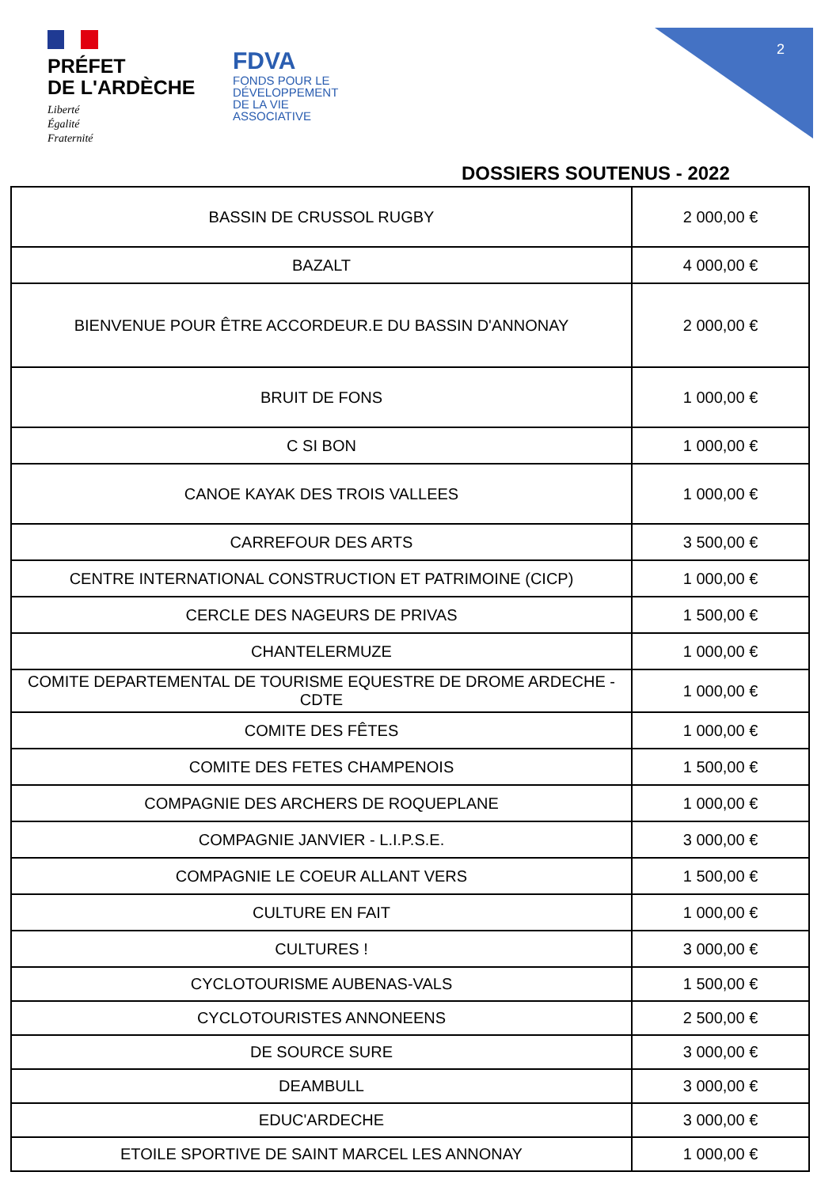PRÉFET
DE L'ARDÈCHE
Liberté
Égalité
Fraternité
FDVA
FONDS POUR LE
DÉVELOPPEMENT
DE LA VIE
ASSOCIATIVE
2
DOSSIERS SOUTENUS - 2022
| BASSIN DE CRUSSOL RUGBY | 2 000,00 € |
| BAZALT | 4 000,00 € |
| BIENVENUE POUR ÊTRE ACCORDEUR.E DU BASSIN D'ANNONAY | 2 000,00 € |
| BRUIT DE FONS | 1 000,00 € |
| C SI BON | 1 000,00 € |
| CANOE KAYAK DES TROIS VALLEES | 1 000,00 € |
| CARREFOUR DES ARTS | 3 500,00 € |
| CENTRE INTERNATIONAL CONSTRUCTION ET PATRIMOINE (CICP) | 1 000,00 € |
| CERCLE DES NAGEURS DE PRIVAS | 1 500,00 € |
| CHANTELERMUZE | 1 000,00 € |
| COMITE DEPARTEMENTAL DE TOURISME EQUESTRE DE DROME ARDECHE - CDTE | 1 000,00 € |
| COMITE DES FÊTES | 1 000,00 € |
| COMITE DES FETES CHAMPENOIS | 1 500,00 € |
| COMPAGNIE DES ARCHERS DE ROQUEPLANE | 1 000,00 € |
| COMPAGNIE JANVIER - L.I.P.S.E. | 3 000,00 € |
| COMPAGNIE LE COEUR ALLANT VERS | 1 500,00 € |
| CULTURE EN FAIT | 1 000,00 € |
| CULTURES ! | 3 000,00 € |
| CYCLOTOURISME AUBENAS-VALS | 1 500,00 € |
| CYCLOTOURISTES ANNONEENS | 2 500,00 € |
| DE SOURCE SURE | 3 000,00 € |
| DEAMBULL | 3 000,00 € |
| EDUC'ARDECHE | 3 000,00 € |
| ETOILE SPORTIVE DE SAINT MARCEL LES ANNONAY | 1 000,00 € |